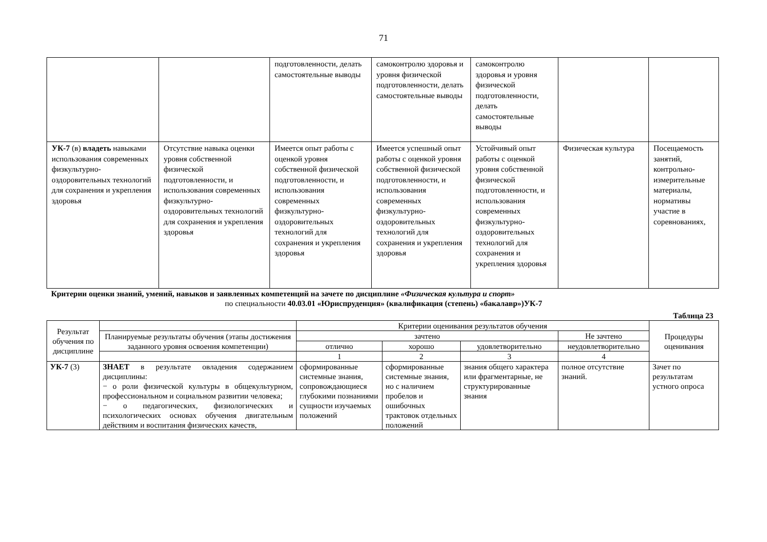71
| | | подготовленности, делать самостоятельные выводы | самоконтролю здоровья и уровня физической подготовленности, делать самостоятельные выводы | самоконтролю здоровья и уровня физической подготовленности, делать самостоятельные выводы | | |
| УК-7 (в) владеть навыками использования современных физкультурно-оздоровительных технологий для сохранения и укрепления здоровья | Отсутствие навыка оценки уровня собственной физической подготовленности, и использования современных физкультурно-оздоровительных технологий для сохранения и укрепления здоровья | Имеется опыт работы с оценкой уровня собственной физической подготовленности, и использования современных физкультурно-оздоровительных технологий для сохранения и укрепления здоровья | Имеется успешный опыт работы с оценкой уровня собственной физической подготовленности, и использования современных физкультурно-оздоровительных технологий для сохранения и укрепления здоровья | Устойчивый опыт работы с оценкой уровня собственной физической подготовленности, и использования современных физкультурно-оздоровительных технологий для сохранения и укрепления здоровья | Физическая культура | Посещаемость занятий, контрольно-измерительные материалы, нормативы участие в соревнованиях, |
Критерии оценки знаний, умений, навыков и заявленных компетенций на зачете по дисциплине «Физическая культура и спорт»
по специальности 40.03.01 «Юриспруденция» (квалификация (степень) «бакалавр»)УК-7
Таблица 23
| Результат обучения по дисциплине | | Критерии оценивания результатов обучения | | | | Процедуры оценивания |
| --- | --- | --- | --- | --- | --- | --- |
| | Планируемые результаты обучения (этапы достижения заданного уровня освоения компетенции) | зачтено | | | Не зачтено | |
| | | отлично | хорошо | удовлетворительно | неудовлетворительно | |
| | | 1 | 2 | 3 | 4 | |
| УК-7 (3) | ЗНАЕТ в результате овладения содержанием дисциплины: − о роли физической культуры в общекультурном, профессиональном и социальном развитии человека; − о педагогических, физиологических и психологических основах обучения двигательным действиям и воспитания физических качеств, | сформированные системные знания, сопровождающиеся глубокими познаниями сущности изучаемых положений | сформированные системные знания, но с наличием пробелов и ошибочных трактовок отдельных положений | знания общего характера или фрагментарные, не структурированные знания | полное отсутствие знаний. | Зачет по результатам устного опроса |